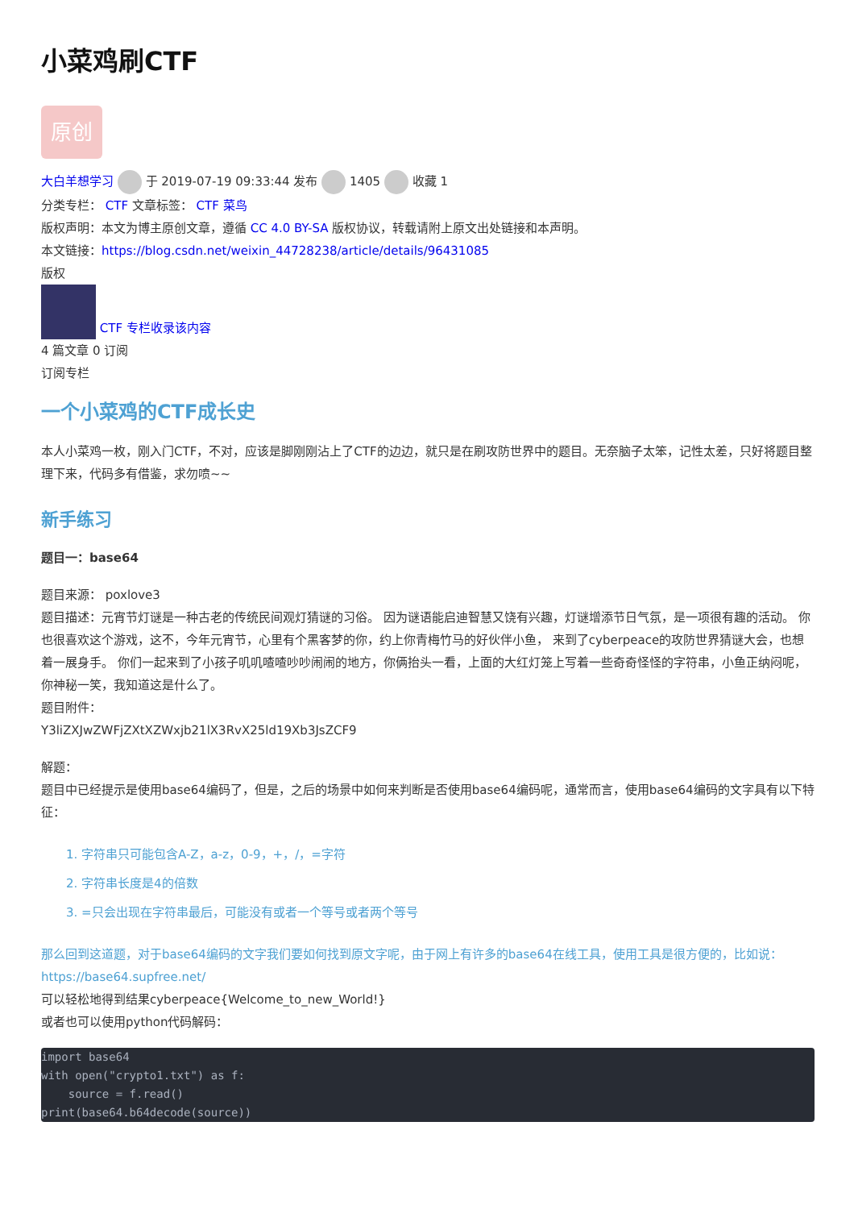小菜鸡刷CTF
原创
大白羊想学习 于 2019-07-19 09:33:44 发布 1405 收藏 1
分类专栏： CTF 文章标签： CTF 菜鸟
版权声明：本文为博主原创文章，遵循 CC 4.0 BY-SA 版权协议，转载请附上原文出处链接和本声明。
本文链接：https://blog.csdn.net/weixin_44728238/article/details/96431085
版权
CTF 专栏收录该内容
4 篇文章 0 订阅
订阅专栏
一个小菜鸡的CTF成长史
本人小菜鸡一枚，刚入门CTF，不对，应该是脚刚刚沾上了CTF的边边，就只是在刷攻防世界中的题目。无奈脑子太笨，记性太差，只好将题目整理下来，代码多有借鉴，求勿喷~~
新手练习
题目一：base64
题目来源： poxlove3
题目描述：元宵节灯谜是一种古老的传统民间观灯猜谜的习俗。 因为谜语能启迪智慧又饶有兴趣，灯谜增添节日气氛，是一项很有趣的活动。 你也很喜欢这个游戏，这不，今年元宵节，心里有个黑客梦的你，约上你青梅竹马的好伙伴小鱼， 来到了cyberpeace的攻防世界猜谜大会，也想着一展身手。 你们一起来到了小孩子叽叽喳喳吵吵闹闹的地方，你俩抬头一看，上面的大红灯笼上写着一些奇奇怪怪的字符串，小鱼正纳闷呢，你神秘一笑，我知道这是什么了。
题目附件：
Y3liZXJwZWFjZXtXZWxjb21lX3RvX25ld19Xb3JsZCF9
解题：
题目中已经提示是使用base64编码了，但是，之后的场景中如何来判断是否使用base64编码呢，通常而言，使用base64编码的文字具有以下特征：
1. 字符串只可能包含A-Z，a-z，0-9，+，/，=字符
2. 字符串长度是4的倍数
3. =只会出现在字符串最后，可能没有或者一个等号或者两个等号
那么回到这道题，对于base64编码的文字我们要如何找到原文字呢，由于网上有许多的base64在线工具，使用工具是很方便的，比如说：https://base64.supfree.net/
可以轻松地得到结果cyberpeace{Welcome_to_new_World!}
或者也可以使用python代码解码：
import base64
with open("crypto1.txt") as f:
    source = f.read()
print(base64.b64decode(source))